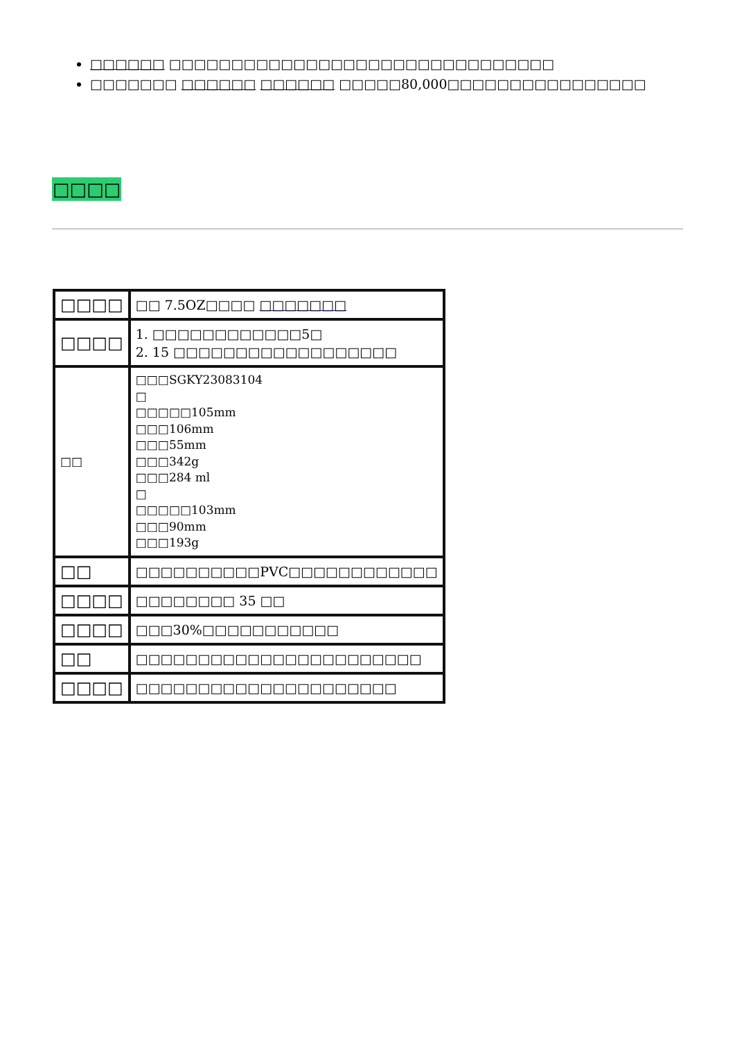□□□□□□ □□□□□□□□□□□□□□□□□□□□□□□□□□□□□□□
□□□□□□□ □□□□□□ □□□□□□ □□□□□80,000□□□□□□□□□□□□□□□□
□□□□
| □□□□ | □□ 7.5OZ□□□□ □□□□□□□ |
| □□□□ | 1. □□□□□□□□□□□□5□ 2. 15 □□□□□□□□□□□□□□□□□□ |
| □□ | □□□SGKY23083104 □ □□□□□105mm □□□106mm □□□55mm □□□342g □□□284 ml □ □□□□□103mm □□□90mm □□□193g |
| □□ | □□□□□□□□□□PVC□□□□□□□□□□□□ |
| □□□□ | □□□□□□□□ 35 □□ |
| □□□□ | □□□30%□□□□□□□□□□□ |
| □□ | □□□□□□□□□□□□□□□□□□□□□□□ |
| □□□□ | □□□□□□□□□□□□□□□□□□□□□ |